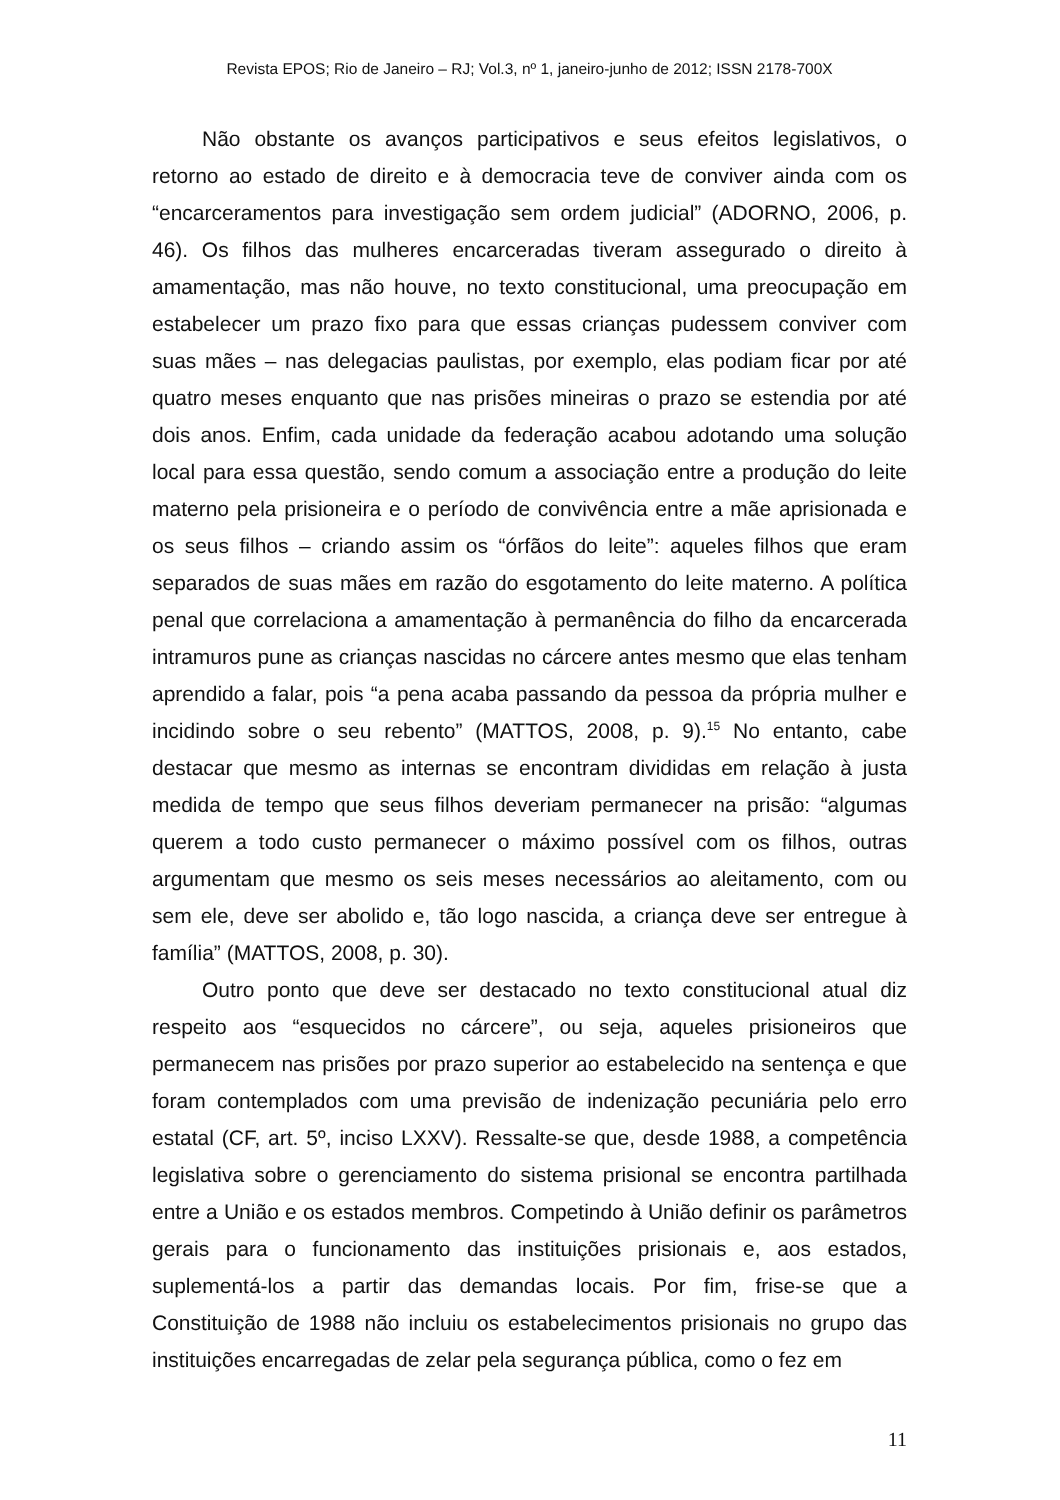Revista EPOS; Rio de Janeiro – RJ; Vol.3, nº 1, janeiro-junho de 2012; ISSN 2178-700X
Não obstante os avanços participativos e seus efeitos legislativos, o retorno ao estado de direito e à democracia teve de conviver ainda com os “encarceramentos para investigação sem ordem judicial” (ADORNO, 2006, p. 46). Os filhos das mulheres encarceradas tiveram assegurado o direito à amamentação, mas não houve, no texto constitucional, uma preocupação em estabelecer um prazo fixo para que essas crianças pudessem conviver com suas mães – nas delegacias paulistas, por exemplo, elas podiam ficar por até quatro meses enquanto que nas prisões mineiras o prazo se estendia por até dois anos. Enfim, cada unidade da federação acabou adotando uma solução local para essa questão, sendo comum a associação entre a produção do leite materno pela prisioneira e o período de convivência entre a mãe aprisionada e os seus filhos – criando assim os “órfãos do leite”: aqueles filhos que eram separados de suas mães em razão do esgotamento do leite materno. A política penal que correlaciona a amamentação à permanência do filho da encarcerada intramuros pune as crianças nascidas no cárcere antes mesmo que elas tenham aprendido a falar, pois “a pena acaba passando da pessoa da própria mulher e incidindo sobre o seu rebento” (MATTOS, 2008, p. 9).<sup>15</sup> No entanto, cabe destacar que mesmo as internas se encontram divididas em relação à justa medida de tempo que seus filhos deveriam permanecer na prisão: “algumas querem a todo custo permanecer o máximo possível com os filhos, outras argumentam que mesmo os seis meses necessários ao aleitamento, com ou sem ele, deve ser abolido e, tão logo nascida, a criança deve ser entregue à família” (MATTOS, 2008, p. 30).
Outro ponto que deve ser destacado no texto constitucional atual diz respeito aos “esquecidos no cárcere”, ou seja, aqueles prisioneiros que permanecem nas prisões por prazo superior ao estabelecido na sentença e que foram contemplados com uma previsão de indenização pecuniária pelo erro estatal (CF, art. 5º, inciso LXXV). Ressalte-se que, desde 1988, a competência legislativa sobre o gerenciamento do sistema prisional se encontra partilhada entre a União e os estados membros. Competindo à União definir os parâmetros gerais para o funcionamento das instituições prisionais e, aos estados, suplementá-los a partir das demandas locais. Por fim, frise-se que a Constituição de 1988 não incluiu os estabelecimentos prisionais no grupo das instituições encarregadas de zelar pela segurança pública, como o fez em
11